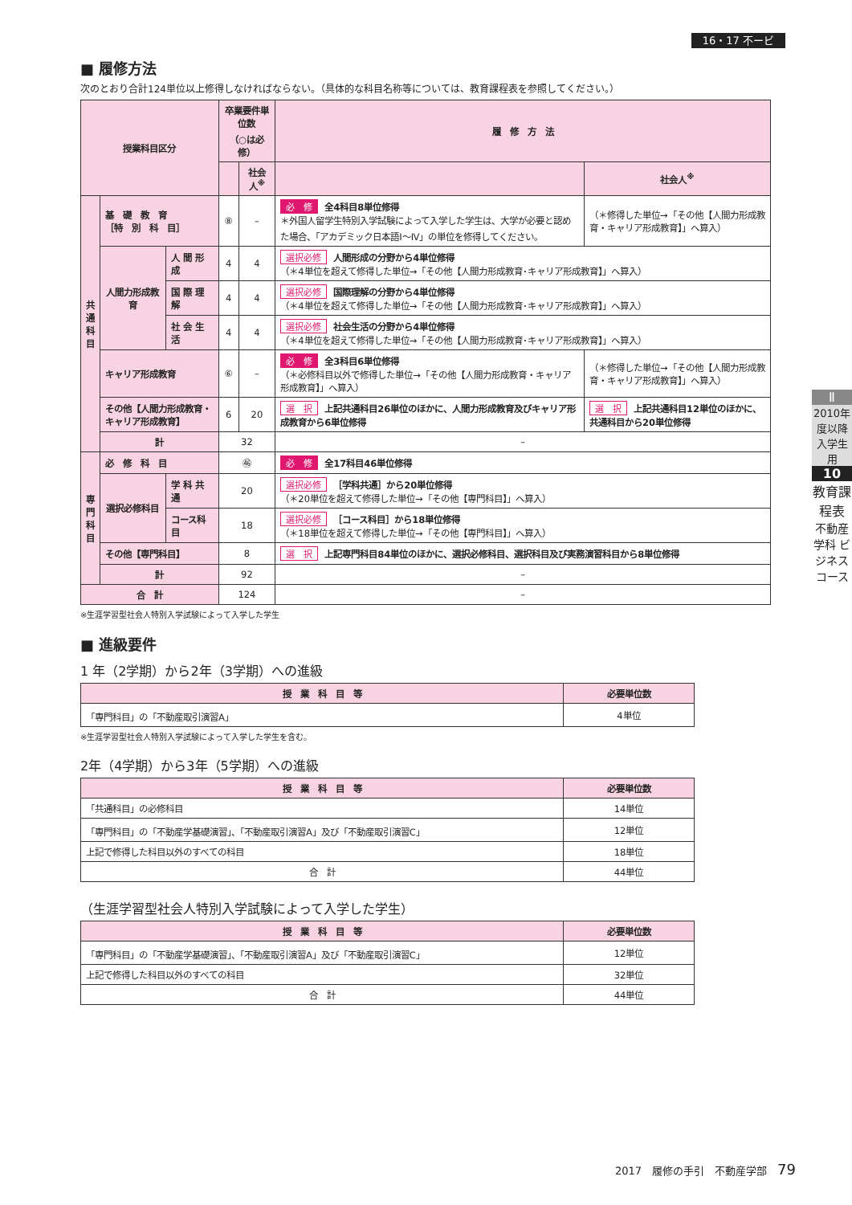16・17 不ービ
■ 履修方法
次のとおり合計124単位以上修得しなければならない。（具体的な科目名称等については、教育課程表を参照してください。）
| 授業科目区分 | | | 卒業要件単位数 （○は必修） | | 履 修 方 法 | |
| --- | --- | --- | --- | --- | --- | --- |
| | | | | 社会人<sup>※</sup> | | 社会人<sup>※</sup> |
| 共 通 科 目 | 基 礎 教 育 ［特 別 科 目］ | | ⑧ | – | 必 修 全4科目8単位修得 ＊外国人留学生特別入学試験によって入学した学生は、大学が必要と認めた場合、「アカデミック日本語Ⅰ～Ⅳ」の単位を修得してください。 | （＊修得した単位→「その他【人間力形成教育・キャリア形成教育】」へ算入） |
| | 人間力形成教育 | 人 間 形 成 | 4 | 4 | 選択必修 人間形成の分野から4単位修得 （＊4単位を超えて修得した単位→「その他【人間力形成教育･キャリア形成教育】」へ算入） | |
| | | 国 際 理 解 | 4 | 4 | 選択必修 国際理解の分野から4単位修得 （＊4単位を超えて修得した単位→「その他【人間力形成教育･キャリア形成教育】」へ算入） | |
| | | 社 会 生 活 | 4 | 4 | 選択必修 社会生活の分野から4単位修得 （＊4単位を超えて修得した単位→「その他【人間力形成教育･キャリア形成教育】」へ算入） | |
| | キャリア形成教育 | | ⑥ | – | 必 修 全3科目6単位修得 （＊必修科目以外で修得した単位→「その他【人間力形成教育・キャリア形成教育】」へ算入） | （＊修得した単位→「その他【人間力形成教育・キャリア形成教育】」へ算入） |
| | その他【人間力形成教育・キャリア形成教育】 | | 6 | 20 | 選 択 上記共通科目26単位のほかに、人間力形成教育及びキャリア形成教育から6単位修得 | 選 択 上記共通科目12単位のほかに、共通科目から20単位修得 |
| | 計 | | 32 | | – | |
| 専 門 科 目 | 必 修 科 目 | | ㊻ | | 必 修 全17科目46単位修得 | |
| | 選択必修科目 | 学 科 共 通 | 20 | | 選択必修 ［学科共通］から20単位修得 （＊20単位を超えて修得した単位→「その他【専門科目】」へ算入） | |
| | | コース科目 | 18 | | 選択必修 ［コース科目］から18単位修得 （＊18単位を超えて修得した単位→「その他【専門科目】」へ算入） | |
| | その他【専門科目】 | | 8 | | 選 択 上記専門科目84単位のほかに、選択必修科目、選択科目及び実務演習科目から8単位修得 | |
| | 計 | | 92 | | – | |
| 合 計 | | | 124 | | – | |
※生涯学習型社会人特別入学試験によって入学した学生
■ 進級要件
1 年（2学期）から2年（3学期）への進級
| 授 業 科 目 等 | 必要単位数 |
| --- | --- |
| 「専門科目」の「不動産取引演習A」 | 4単位 |
※生涯学習型社会人特別入学試験によって入学した学生を含む。
2年（4学期）から3年（5学期）への進級
| 授 業 科 目 等 | 必要単位数 |
| --- | --- |
| 「共通科目」の必修科目 | 14単位 |
| 「専門科目」の「不動産学基礎演習」、「不動産取引演習A」及び「不動産取引演習C」 | 12単位 |
| 上記で修得した科目以外のすべての科目 | 18単位 |
| 合 計 | 44単位 |
（生涯学習型社会人特別入学試験によって入学した学生）
| 授 業 科 目 等 | 必要単位数 |
| --- | --- |
| 「専門科目」の「不動産学基礎演習」、「不動産取引演習A」及び「不動産取引演習C」 | 12単位 |
| 上記で修得した科目以外のすべての科目 | 32単位 |
| 合 計 | 44単位 |
Ⅱ
2010年度以降入学生用
10
教育課程表
不動産学科 ビジネスコース
2017　履修の手引　不動産学部　79